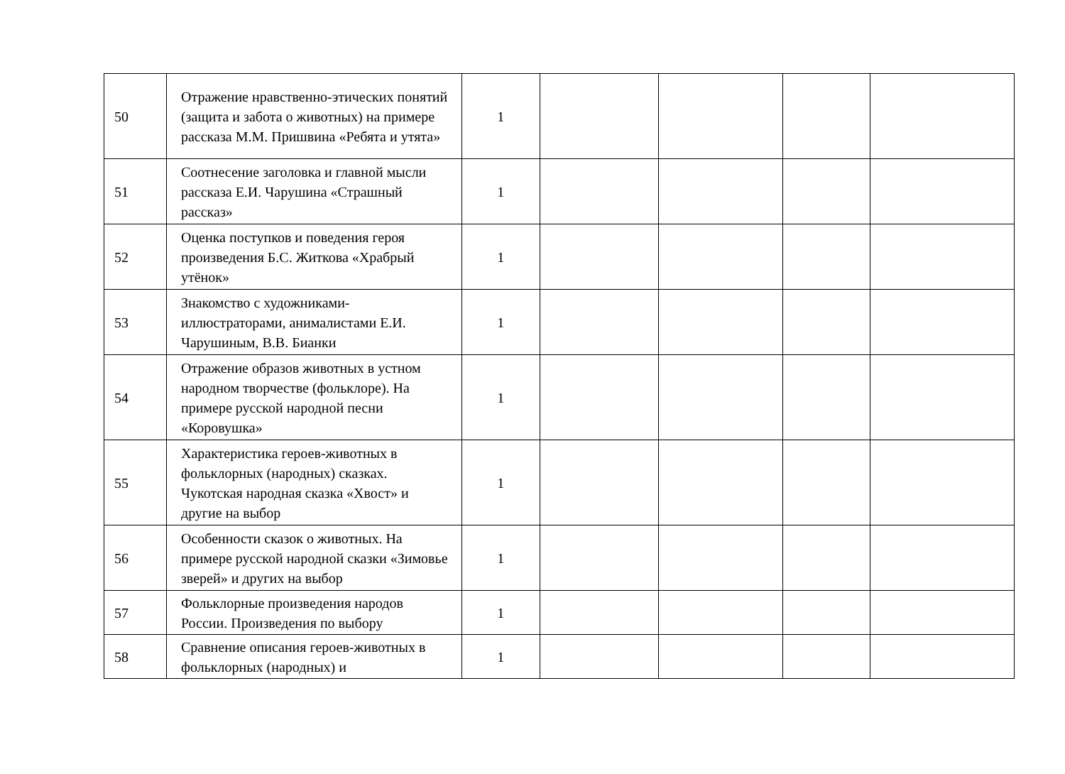| 50 | Отражение нравственно-этических понятий (защита и забота о животных) на примере рассказа М.М. Пришвина «Ребята и утята» | 1 | | | | |
| 51 | Соотнесение заголовка и главной мысли рассказа Е.И. Чарушина «Страшный рассказ» | 1 | | | | |
| 52 | Оценка поступков и поведения героя произведения Б.С. Житкова «Храбрый утёнок» | 1 | | | | |
| 53 | Знакомство с художниками-иллюстраторами, анималистами Е.И. Чарушиным, В.В. Бианки | 1 | | | | |
| 54 | Отражение образов животных в устном народном творчестве (фольклоре). На примере русской народной песни «Коровушка» | 1 | | | | |
| 55 | Характеристика героев-животных в фольклорных (народных) сказках. Чукотская народная сказка «Хвост» и другие на выбор | 1 | | | | |
| 56 | Особенности сказок о животных. На примере русской народной сказки «Зимовье зверей» и других на выбор | 1 | | | | |
| 57 | Фольклорные произведения народов России. Произведения по выбору | 1 | | | | |
| 58 | Сравнение описания героев-животных в фольклорных (народных) и | 1 | | | | |